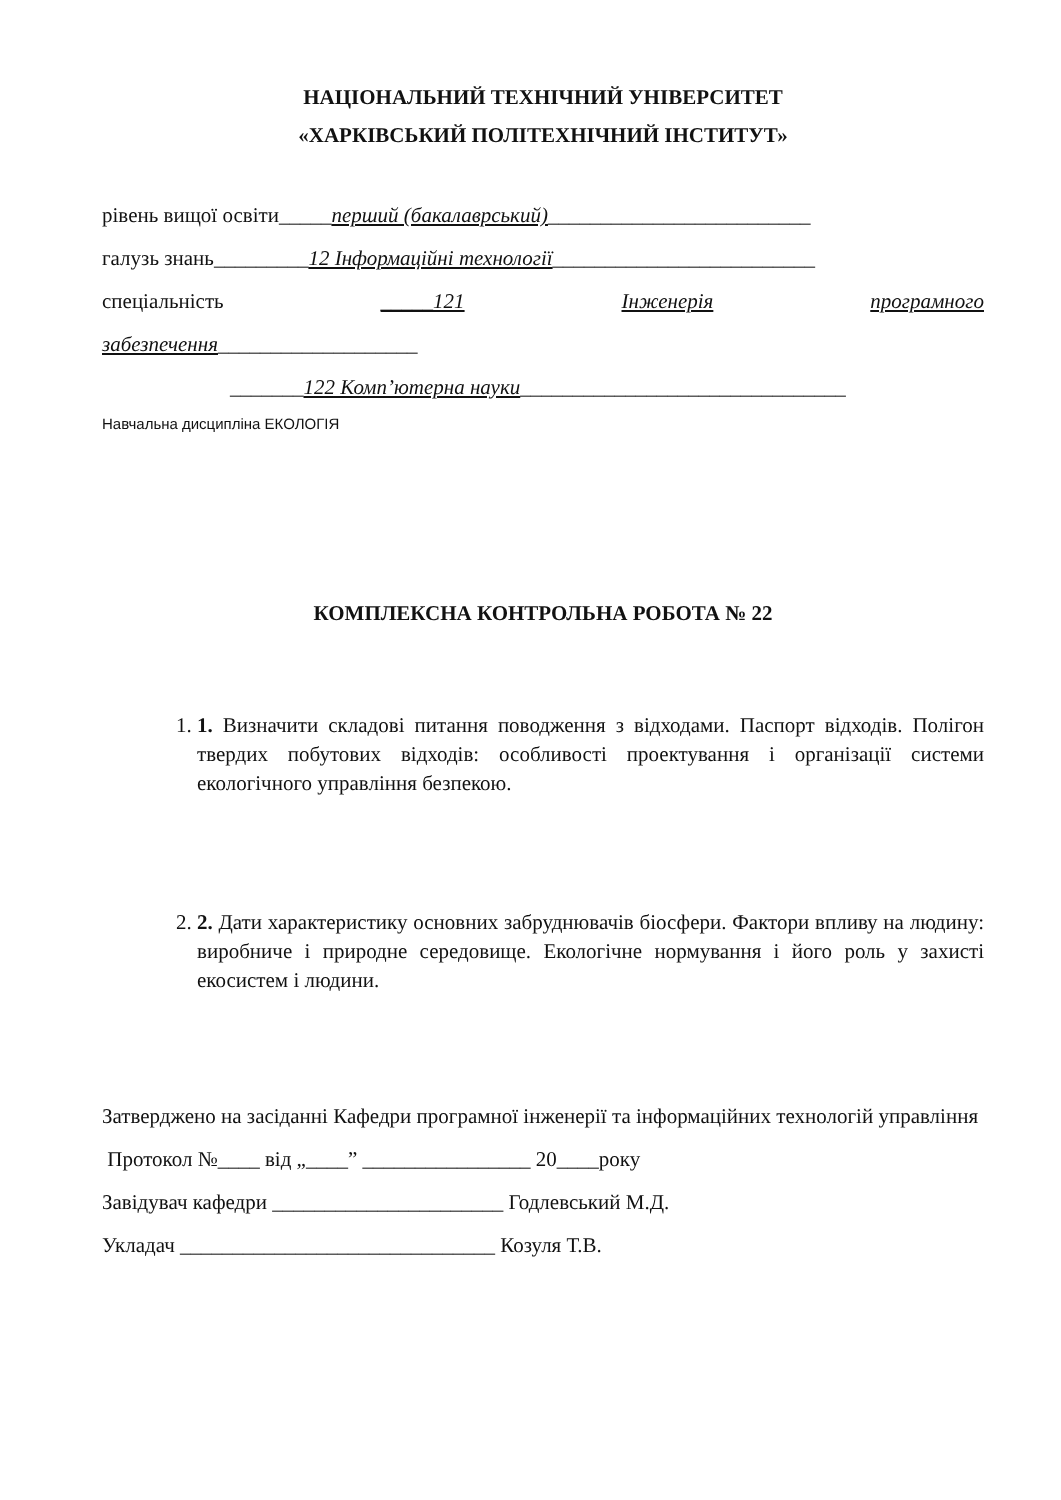НАЦІОНАЛЬНИЙ ТЕХНІЧНИЙ УНІВЕРСИТЕТ
«ХАРКІВСЬКИЙ ПОЛІТЕХНІЧНИЙ ІНСТИТУТ»
рівень вищої освіти_____перший (бакалаврський)_________________________
галузь знань_________12 Інформаційні технології_________________________
спеціальність _____121 Інженерія програмного
забезпечення___________________
_______122 Комп’ютерна науки_______________________________
Навчальна дисципліна ЕКОЛОГІЯ
КОМПЛЕКСНА КОНТРОЛЬНА РОБОТА № 22
1. 1. Визначити складові питання поводження з відходами. Паспорт відходів. Полігон твердих побутових відходів: особливості проектування і організації системи екологічного управління безпекою.
2. 2. Дати характеристику основних забруднювачів біосфери. Фактори впливу на людину: виробниче і природне середовище. Екологічне нормування і його роль у захисті екосистем і людини.
Затверджено на засіданні Кафедри програмної інженерії та інформаційних технологій управління
Протокол №____ від „____” ________________ 20____року
Завідувач кафедри ______________________ Годлевський М.Д.
Укладач ______________________________ Козуля Т.В.